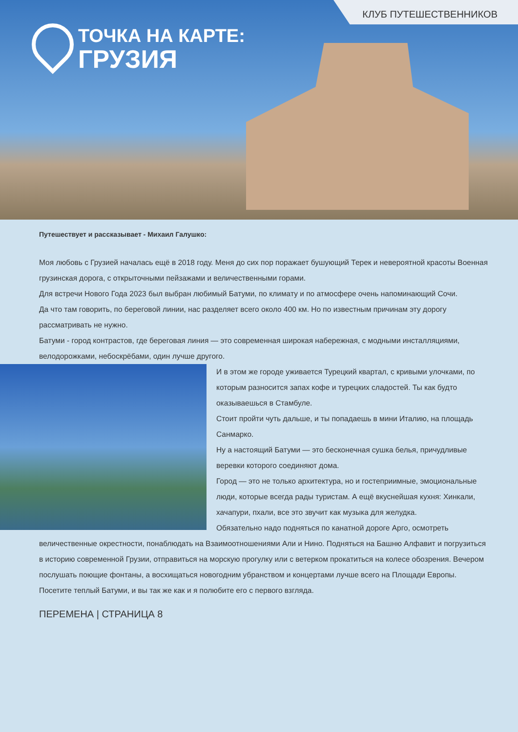КЛУБ ПУТЕШЕСТВЕННИКОВ
ТОЧКА НА КАРТЕ:
ГРУЗИЯ
Путешествует и рассказывает - Михаил Галушко:
Моя любовь с Грузией началась ещё в 2018 году. Меня до сих пор поражает бушующий Терек и невероятной красоты Военная грузинская дорога, с открыточными пейзажами и величественными горами.
Для встречи Нового Года 2023 был выбран любимый Батуми, по климату и по атмосфере очень напоминающий Сочи.
Да что там говорить, по береговой линии, нас разделяет всего около 400 км. Но по известным причинам эту дорогу рассматривать не нужно.
Батуми - город контрастов, где береговая линия — это современная широкая набережная, с модными инсталляциями, велодорожками, небоскрёбами, один лучше другого.
И в этом же городе уживается Турецкий квартал, с кривыми улочками, по которым разносится запах кофе и турецких сладостей. Ты как будто оказываешься в Стамбуле.
Стоит пройти чуть дальше, и ты попадаешь в мини Италию, на площадь Санмарко.
Ну а настоящий Батуми — это бесконечная сушка белья, причудливые веревки которого соединяют дома.
Город — это не только архитектура, но и гостеприимные, эмоциональные люди, которые всегда рады туристам. А ещё вкуснейшая кухня: Хинкали, хачапури, пхали, все это звучит как музыка для желудка.
Обязательно надо подняться по канатной дороге Арго, осмотреть величественные окрестности, понаблюдать на Взаимоотношениями Али и Нино. Подняться на Башню Алфавит и погрузиться в историю современной Грузии, отправиться на морскую прогулку или с ветерком прокатиться на колесе обозрения. Вечером послушать поющие фонтаны, а восхищаться новогодним убранством и концертами лучше всего на Площади Европы.
Посетите теплый Батуми, и вы так же как и я полюбите его с первого взгляда.
ПЕРЕМЕНА | СТРАНИЦА 8